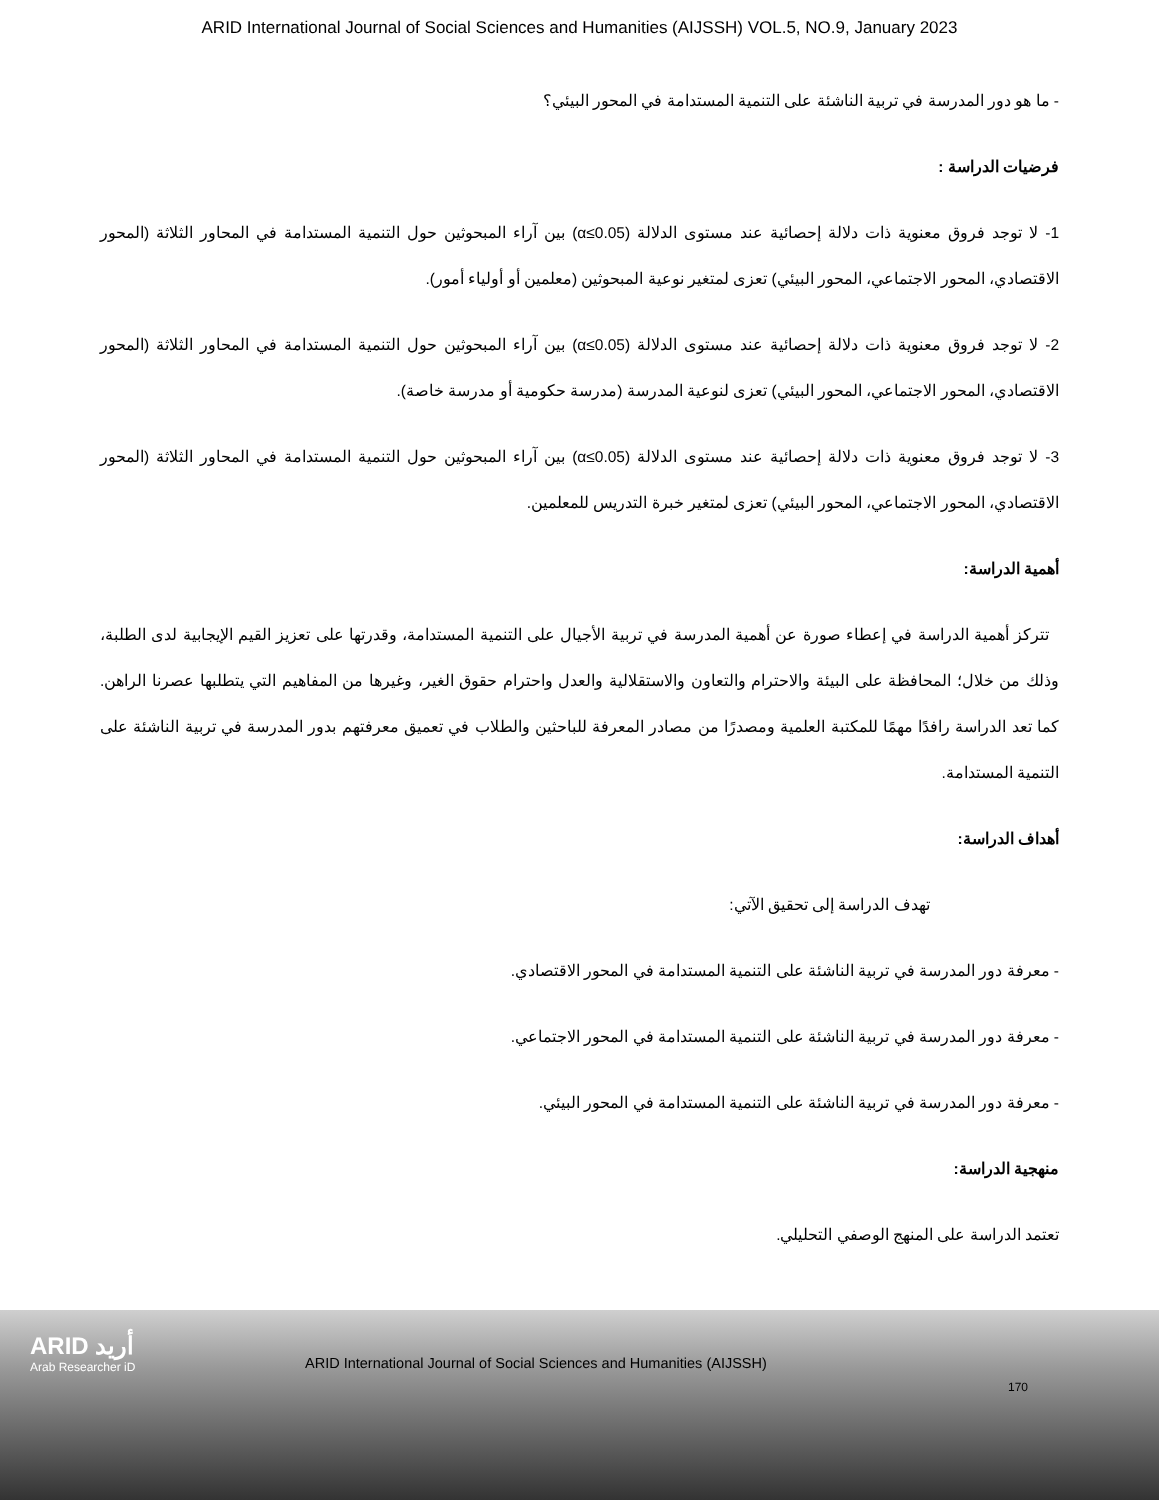ARID International Journal of Social Sciences and Humanities (AIJSSH) VOL.5, NO.9, January 2023
- ما هو دور المدرسة في تربية الناشئة على التنمية المستدامة في المحور البيئي؟
فرضيات الدراسة :
1- لا توجد فروق معنوية ذات دلالة إحصائية عند مستوى الدلالة (α≤0.05) بين آراء المبحوثين حول التنمية المستدامة في المحاور الثلاثة (المحور الاقتصادي، المحور الاجتماعي، المحور البيئي) تعزى لمتغير نوعية المبحوثين (معلمين أو أولياء أمور).
2- لا توجد فروق معنوية ذات دلالة إحصائية عند مستوى الدلالة (α≤0.05) بين آراء المبحوثين حول التنمية المستدامة في المحاور الثلاثة (المحور الاقتصادي، المحور الاجتماعي، المحور البيئي) تعزى لنوعية المدرسة (مدرسة حكومية أو مدرسة خاصة).
3- لا توجد فروق معنوية ذات دلالة إحصائية عند مستوى الدلالة (α≤0.05) بين آراء المبحوثين حول التنمية المستدامة في المحاور الثلاثة (المحور الاقتصادي، المحور الاجتماعي، المحور البيئي) تعزى لمتغير خبرة التدريس للمعلمين.
أهمية الدراسة:
تتركز أهمية الدراسة في إعطاء صورة عن أهمية المدرسة في تربية الأجيال على التنمية المستدامة، وقدرتها على تعزيز القيم الإيجابية لدى الطلبة، وذلك من خلال؛ المحافظة على البيئة والاحترام والتعاون والاستقلالية والعدل واحترام حقوق الغير، وغيرها من المفاهيم التي يتطلبها عصرنا الراهن. كما تعد الدراسة رافدًا مهمًا للمكتبة العلمية ومصدرًا من مصادر المعرفة للباحثين والطلاب في تعميق معرفتهم بدور المدرسة في تربية الناشئة على التنمية المستدامة.
أهداف الدراسة:
تهدف الدراسة إلى تحقيق الآتي:
- معرفة دور المدرسة في تربية الناشئة على التنمية المستدامة في المحور الاقتصادي.
- معرفة دور المدرسة في تربية الناشئة على التنمية المستدامة في المحور الاجتماعي.
- معرفة دور المدرسة في تربية الناشئة على التنمية المستدامة في المحور البيئي.
منهجية الدراسة:
تعتمد الدراسة على المنهج الوصفي التحليلي.
ARID أريد
Arab Researcher iD
ARID International Journal of Social Sciences and Humanities (AIJSSH)
170